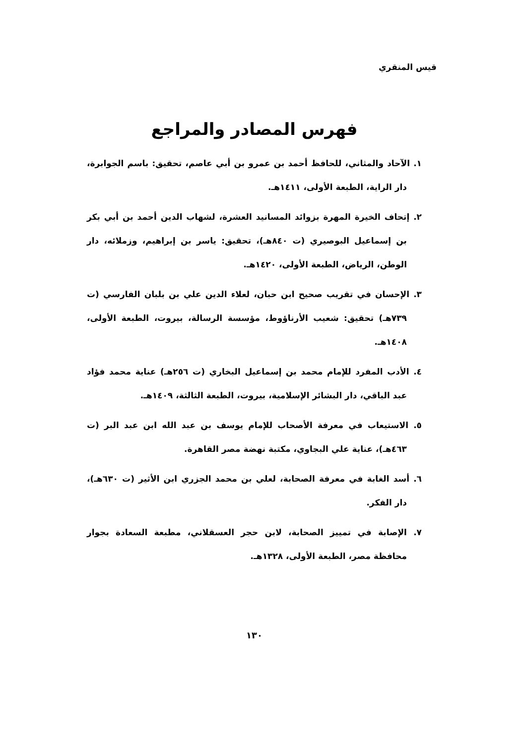قيس المنقري
فهرس المصادر والمراجع
١. الآحاد والمثاني، للحافظ أحمد بن عمرو بن أبي عاصم، تحقيق: باسم الجوابرة، دار الراية، الطبعة الأولى، ١٤١١هـ.
٢. إتحاف الخيرة المهرة بزوائد المسانيد العشرة، لشهاب الدين أحمد بن أبي بكر بن إسماعيل البوصيري (ت ٨٤٠هـ)، تحقيق: ياسر بن إبراهيم، وزملائه، دار الوطن، الرياض، الطبعة الأولى، ١٤٢٠هـ.
٣. الإحسان في تقريب صحيح ابن حبان، لعلاء الدين علي بن بلبان الفارسي (ت ٧٣٩هـ) تحقيق: شعيب الأرناؤوط، مؤسسة الرسالة، بيروت، الطبعة الأولى، ١٤٠٨هـ.
٤. الأدب المفرد للإمام محمد بن إسماعيل البخاري (ت ٢٥٦هـ) عناية محمد فؤاد عبد الباقي، دار البشائر الإسلامية، بيروت، الطبعة الثالثة، ١٤٠٩هـ.
٥. الاستيعاب في معرفة الأصحاب للإمام يوسف بن عبد الله ابن عبد البر (ت ٤٦٣هـ)، عناية علي البجاوي، مكتبة نهضة مصر القاهرة.
٦. أسد الغابة في معرفة الصحابة، لعلي بن محمد الجزري ابن الأثير (ت ٦٣٠هـ)، دار الفكر.
٧. الإصابة في تمييز الصحابة، لابن حجر العسقلاني، مطبعة السعادة بجوار محافظة مصر، الطبعة الأولى، ١٣٢٨هـ.
١٣٠